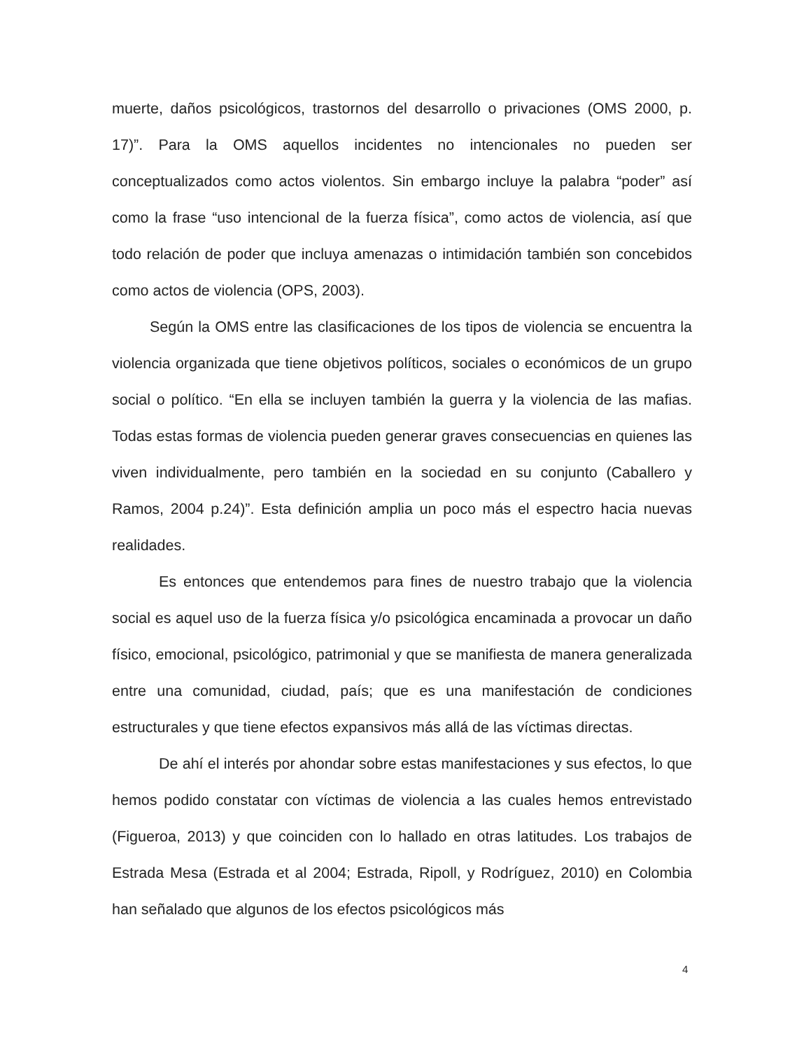muerte, daños psicológicos, trastornos del desarrollo o privaciones (OMS 2000, p. 17)”. Para la OMS aquellos incidentes no intencionales no pueden ser conceptualizados como actos violentos. Sin embargo incluye la palabra “poder” así como la frase “uso intencional de la fuerza física”, como actos de violencia, así que todo relación de poder que incluya amenazas o intimidación también son concebidos como actos de violencia (OPS, 2003).
Según la OMS entre las clasificaciones de los tipos de violencia se encuentra la violencia organizada que tiene objetivos políticos, sociales o económicos de un grupo social o político. “En ella se incluyen también la guerra y la violencia de las mafias. Todas estas formas de violencia pueden generar graves consecuencias en quienes las viven individualmente, pero también en la sociedad en su conjunto (Caballero y Ramos, 2004 p.24)”. Esta definición amplia un poco más el espectro hacia nuevas realidades.
Es entonces que entendemos para fines de nuestro trabajo que la violencia social es aquel uso de la fuerza física y/o psicológica encaminada a provocar un daño físico, emocional, psicológico, patrimonial y que se manifiesta de manera generalizada entre una comunidad, ciudad, país; que es una manifestación de condiciones estructurales y que tiene efectos expansivos más allá de las víctimas directas.
De ahí el interés por ahondar sobre estas manifestaciones y sus efectos, lo que hemos podido constatar con víctimas de violencia a las cuales hemos entrevistado (Figueroa, 2013) y que coinciden con lo hallado en otras latitudes. Los trabajos de Estrada Mesa (Estrada et al 2004; Estrada, Ripoll, y Rodríguez, 2010) en Colombia han señalado que algunos de los efectos psicológicos más
4